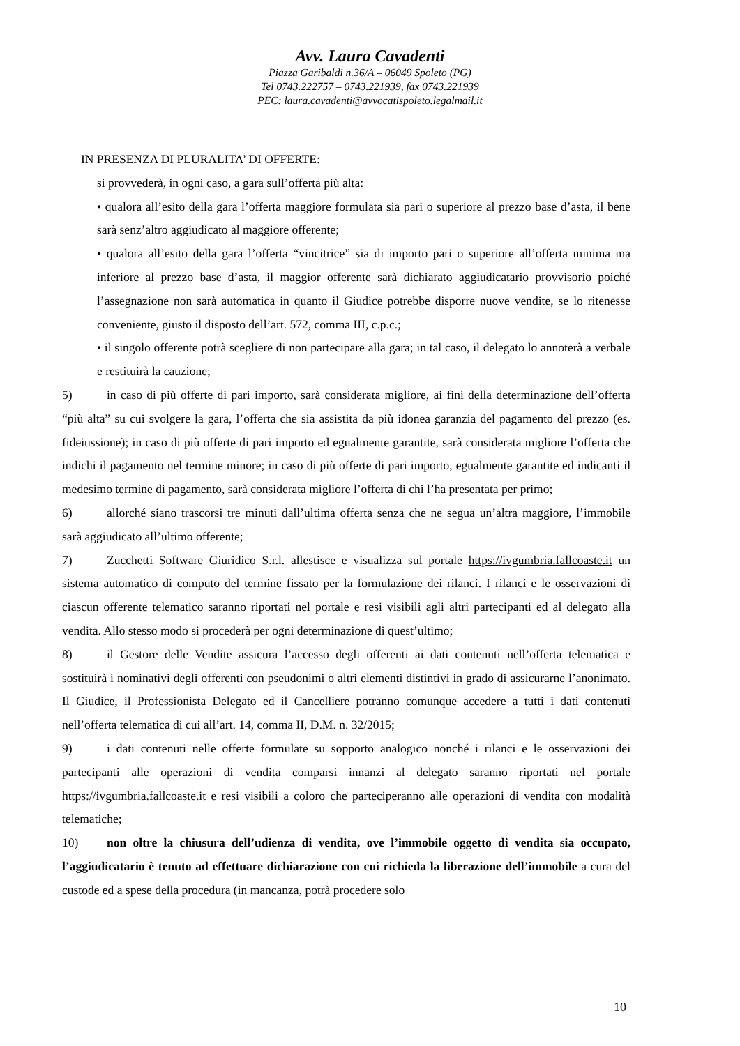Avv. Laura Cavadenti
Piazza Garibaldi n.36/A – 06049 Spoleto (PG)
Tel 0743.222757 – 0743.221939, fax 0743.221939
PEC: laura.cavadenti@avvocatispoleto.legalmail.it
IN PRESENZA DI PLURALITA’ DI OFFERTE:
si provvederà, in ogni caso, a gara sull’offerta più alta:
• qualora all’esito della gara l’offerta maggiore formulata sia pari o superiore al prezzo base d’asta, il bene sarà senz’altro aggiudicato al maggiore offerente;
• qualora all’esito della gara l’offerta “vincitrice” sia di importo pari o superiore all’offerta minima ma inferiore al prezzo base d’asta, il maggior offerente sarà dichiarato aggiudicatario provvisorio poiché l’assegnazione non sarà automatica in quanto il Giudice potrebbe disporre nuove vendite, se lo ritenesse conveniente, giusto il disposto dell’art. 572, comma III, c.p.c.;
• il singolo offerente potrà scegliere di non partecipare alla gara; in tal caso, il delegato lo annoterà a verbale e restituirà la cauzione;
5) in caso di più offerte di pari importo, sarà considerata migliore, ai fini della determinazione dell’offerta “più alta” su cui svolgere la gara, l’offerta che sia assistita da più idonea garanzia del pagamento del prezzo (es. fideiussione); in caso di più offerte di pari importo ed egualmente garantite, sarà considerata migliore l’offerta che indichi il pagamento nel termine minore; in caso di più offerte di pari importo, egualmente garantite ed indicanti il medesimo termine di pagamento, sarà considerata migliore l’offerta di chi l’ha presentata per primo;
6) allorché siano trascorsi tre minuti dall’ultima offerta senza che ne segua un’altra maggiore, l’immobile sarà aggiudicato all’ultimo offerente;
7) Zucchetti Software Giuridico S.r.l. allestisce e visualizza sul portale https://ivgumbria.fallcoaste.it un sistema automatico di computo del termine fissato per la formulazione dei rilanci. I rilanci e le osservazioni di ciascun offerente telematico saranno riportati nel portale e resi visibili agli altri partecipanti ed al delegato alla vendita. Allo stesso modo si procederà per ogni determinazione di quest’ultimo;
8) il Gestore delle Vendite assicura l’accesso degli offerenti ai dati contenuti nell’offerta telematica e sostituirà i nominativi degli offerenti con pseudonimi o altri elementi distintivi in grado di assicurarne l’anonimato. Il Giudice, il Professionista Delegato ed il Cancelliere potranno comunque accedere a tutti i dati contenuti nell’offerta telematica di cui all’art. 14, comma II, D.M. n. 32/2015;
9) i dati contenuti nelle offerte formulate su sopporto analogico nonché i rilanci e le osservazioni dei partecipanti alle operazioni di vendita comparsi innanzi al delegato saranno riportati nel portale https://ivgumbria.fallcoaste.it e resi visibili a coloro che parteciperanno alle operazioni di vendita con modalità telematiche;
10) non oltre la chiusura dell’udienza di vendita, ove l’immobile oggetto di vendita sia occupato, l’aggiudicatario è tenuto ad effettuare dichiarazione con cui richieda la liberazione dell’immobile a cura del custode ed a spese della procedura (in mancanza, potrà procedere solo
10